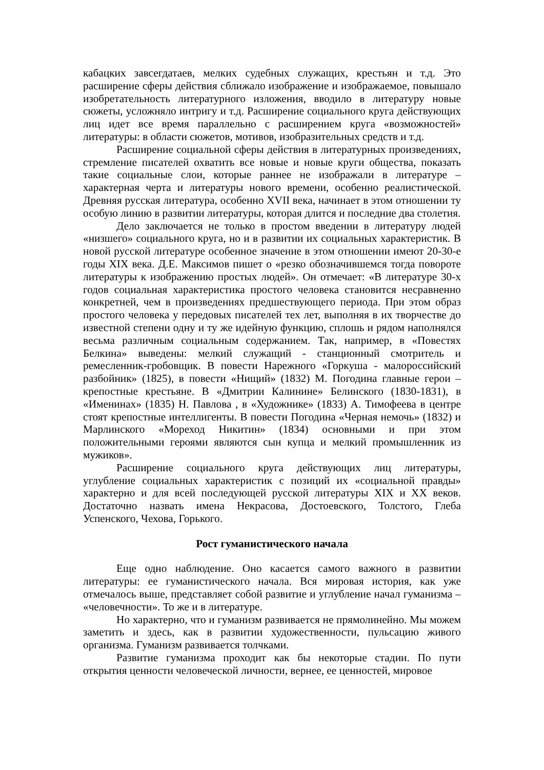кабацких завсегдатаев, мелких судебных служащих, крестьян и т.д. Это расширение сферы действия сближало изображение и изображаемое, повышало изобретательность литературного изложения, вводило в литературу новые сюжеты, усложняло интригу и т.д. Расширение социального круга действующих лиц идет все время параллельно с расширением круга «возможностей» литературы: в области сюжетов, мотивов, изобразительных средств и т.д.
Расширение социальной сферы действия в литературных произведениях, стремление писателей охватить все новые и новые круги общества, показать такие социальные слои, которые раннее не изображали в литературе – характерная черта и литературы нового времени, особенно реалистической. Древняя русская литература, особенно XVII века, начинает в этом отношении ту особую линию в развитии литературы, которая длится и последние два столетия.
Дело заключается не только в простом введении в литературу людей «низшего» социального круга, но и в развитии их социальных характеристик. В новой русской литературе особенное значение в этом отношении имеют 20-30-е годы XIX века. Д.Е. Максимов пишет о «резко обозначившемся тогда повороте литературы к изображению простых людей». Он отмечает: «В литературе 30-х годов социальная характеристика простого человека становится несравненно конкретней, чем в произведениях предшествующего периода. При этом образ простого человека у передовых писателей тех лет, выполняя в их творчестве до известной степени одну и ту же идейную функцию, сплошь и рядом наполнялся весьма различным социальным содержанием. Так, например, в «Повестях Белкина» выведены: мелкий служащий - станционный смотритель и ремесленник-гробовщик. В повести Нарежного «Горкуша - малороссийский разбойник» (1825), в повести «Нищий» (1832) М. Погодина главные герои – крепостные крестьяне. В «Дмитрии Калинине» Белинского (1830-1831), в «Именинах» (1835) Н. Павлова , в «Художнике» (1833) А. Тимофеева в центре стоят крепостные интеллигенты. В повести Погодина «Черная немочь» (1832) и Марлинского «Мореход Никитин» (1834) основными и при этом положительными героями являются сын купца и мелкий промышленник из мужиков».
Расширение социального круга действующих лиц литературы, углубление социальных характеристик с позиций их «социальной правды» характерно и для всей последующей русской литературы XIX и XX веков. Достаточно назвать имена Некрасова, Достоевского, Толстого, Глеба Успенского, Чехова, Горького.
Рост гуманистического начала
Еще одно наблюдение. Оно касается самого важного в развитии литературы: ее гуманистического начала. Вся мировая история, как уже отмечалось выше, представляет собой развитие и углубление начал гуманизма – «человечности». То же и в литературе.
Но характерно, что и гуманизм развивается не прямолинейно. Мы можем заметить и здесь, как в развитии художественности, пульсацию живого организма. Гуманизм развивается толчками.
Развитие гуманизма проходит как бы некоторые стадии. По пути открытия ценности человеческой личности, вернее, ее ценностей, мировое